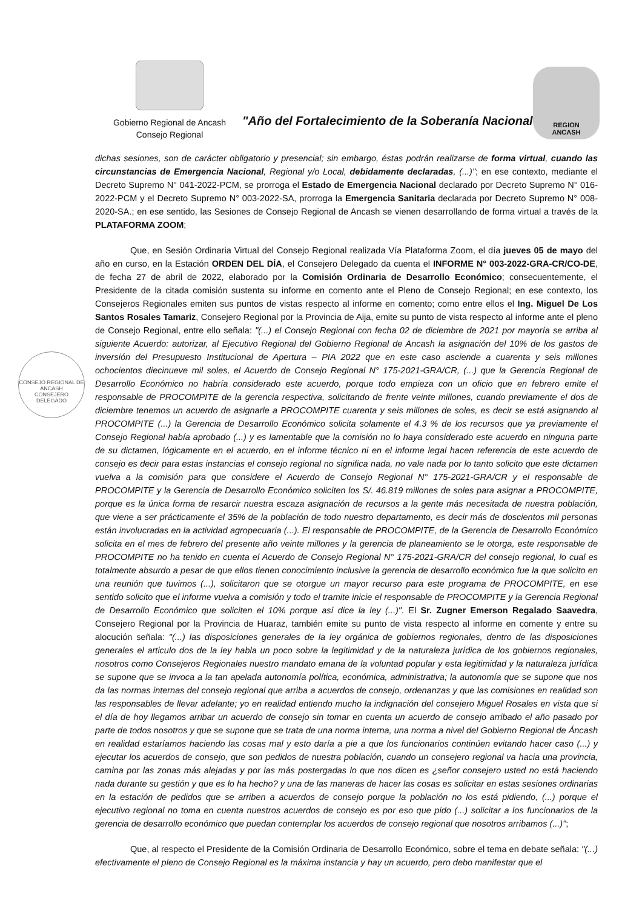Gobierno Regional de Ancash
Consejo Regional
"Año del Fortalecimiento de la Soberanía Nacional"
REGION
ANCASH
CONSEJO REGIONAL DE ANCASH
CONSEJERO DELEGADO
dichas sesiones, son de carácter obligatorio y presencial; sin embargo, éstas podrán realizarse de forma virtual, cuando las circunstancias de Emergencia Nacional, Regional y/o Local, debidamente declaradas, (...)"; en ese contexto, mediante el Decreto Supremo N° 041-2022-PCM, se prorroga el Estado de Emergencia Nacional declarado por Decreto Supremo N° 016-2022-PCM y el Decreto Supremo N° 003-2022-SA, prorroga la Emergencia Sanitaria declarada por Decreto Supremo N° 008-2020-SA.; en ese sentido, las Sesiones de Consejo Regional de Ancash se vienen desarrollando de forma virtual a través de la PLATAFORMA ZOOM;
Que, en Sesión Ordinaria Virtual del Consejo Regional realizada Vía Plataforma Zoom, el día jueves 05 de mayo del año en curso, en la Estación ORDEN DEL DÍA, el Consejero Delegado da cuenta el INFORME N° 003-2022-GRA-CR/CO-DE, de fecha 27 de abril de 2022, elaborado por la Comisión Ordinaria de Desarrollo Económico; consecuentemente, el Presidente de la citada comisión sustenta su informe en comento ante el Pleno de Consejo Regional; en ese contexto, los Consejeros Regionales emiten sus puntos de vistas respecto al informe en comento; como entre ellos el Ing. Miguel De Los Santos Rosales Tamariz, Consejero Regional por la Provincia de Aija, emite su punto de vista respecto al informe ante el pleno de Consejo Regional, entre ello señala: "(...) el Consejo Regional con fecha 02 de diciembre de 2021 por mayoría se arriba al siguiente Acuerdo: autorizar, al Ejecutivo Regional del Gobierno Regional de Ancash la asignación del 10% de los gastos de inversión del Presupuesto Institucional de Apertura – PIA 2022 que en este caso asciende a cuarenta y seis millones ochocientos diecinueve mil soles, el Acuerdo de Consejo Regional N° 175-2021-GRA/CR, (...) que la Gerencia Regional de Desarrollo Económico no habría considerado este acuerdo, porque todo empieza con un oficio que en febrero emite el responsable de PROCOMPITE de la gerencia respectiva, solicitando de frente veinte millones, cuando previamente el dos de diciembre tenemos un acuerdo de asignarle a PROCOMPITE cuarenta y seis millones de soles, es decir se está asignando al PROCOMPITE (...) la Gerencia de Desarrollo Económico solicita solamente el 4.3 % de los recursos que ya previamente el Consejo Regional había aprobado (...) y es lamentable que la comisión no lo haya considerado este acuerdo en ninguna parte de su dictamen, lógicamente en el acuerdo, en el informe técnico ni en el informe legal hacen referencia de este acuerdo de consejo es decir para estas instancias el consejo regional no significa nada, no vale nada por lo tanto solicito que este dictamen vuelva a la comisión para que considere el Acuerdo de Consejo Regional N° 175-2021-GRA/CR y el responsable de PROCOMPITE y la Gerencia de Desarrollo Económico soliciten los S/. 46.819 millones de soles para asignar a PROCOMPITE, porque es la única forma de resarcir nuestra escaza asignación de recursos a la gente más necesitada de nuestra población, que viene a ser prácticamente el 35% de la población de todo nuestro departamento, es decir más de doscientos mil personas están involucradas en la actividad agropecuaria (...). El responsable de PROCOMPITE, de la Gerencia de Desarrollo Económico solicita en el mes de febrero del presente año veinte millones y la gerencia de planeamiento se le otorga, este responsable de PROCOMPITE no ha tenido en cuenta el Acuerdo de Consejo Regional N° 175-2021-GRA/CR del consejo regional, lo cual es totalmente absurdo a pesar de que ellos tienen conocimiento inclusive la gerencia de desarrollo económico fue la que solicito en una reunión que tuvimos (...), solicitaron que se otorgue un mayor recurso para este programa de PROCOMPITE, en ese sentido solicito que el informe vuelva a comisión y todo el tramite inicie el responsable de PROCOMPITE y la Gerencia Regional de Desarrollo Económico que soliciten el 10% porque así dice la ley (...)". El Sr. Zugner Emerson Regalado Saavedra, Consejero Regional por la Provincia de Huaraz, también emite su punto de vista respecto al informe en comente y entre su alocución señala: "(...) las disposiciones generales de la ley orgánica de gobiernos regionales, dentro de las disposiciones generales el articulo dos de la ley habla un poco sobre la legitimidad y de la naturaleza jurídica de los gobiernos regionales, nosotros como Consejeros Regionales nuestro mandato emana de la voluntad popular y esta legitimidad y la naturaleza jurídica se supone que se invoca a la tan apelada autonomía política, económica, administrativa; la autonomía que se supone que nos da las normas internas del consejo regional que arriba a acuerdos de consejo, ordenanzas y que las comisiones en realidad son las responsables de llevar adelante; yo en realidad entiendo mucho la indignación del consejero Miguel Rosales en vista que si el día de hoy llegamos arribar un acuerdo de consejo sin tomar en cuenta un acuerdo de consejo arribado el año pasado por parte de todos nosotros y que se supone que se trata de una norma interna, una norma a nivel del Gobierno Regional de Áncash en realidad estaríamos haciendo las cosas mal y esto daría a pie a que los funcionarios continúen evitando hacer caso (...) y ejecutar los acuerdos de consejo, que son pedidos de nuestra población, cuando un consejero regional va hacia una provincia, camina por las zonas más alejadas y por las más postergadas lo que nos dicen es ¿señor consejero usted no está haciendo nada durante su gestión y que es lo ha hecho? y una de las maneras de hacer las cosas es solicitar en estas sesiones ordinarias en la estación de pedidos que se arriben a acuerdos de consejo porque la población no los está pidiendo, (...) porque el ejecutivo regional no toma en cuenta nuestros acuerdos de consejo es por eso que pido (...) solicitar a los funcionarios de la gerencia de desarrollo económico que puedan contemplar los acuerdos de consejo regional que nosotros arribamos (...)";
Que, al respecto el Presidente de la Comisión Ordinaria de Desarrollo Económico, sobre el tema en debate señala: "(...) efectivamente el pleno de Consejo Regional es la máxima instancia y hay un acuerdo, pero debo manifestar que el